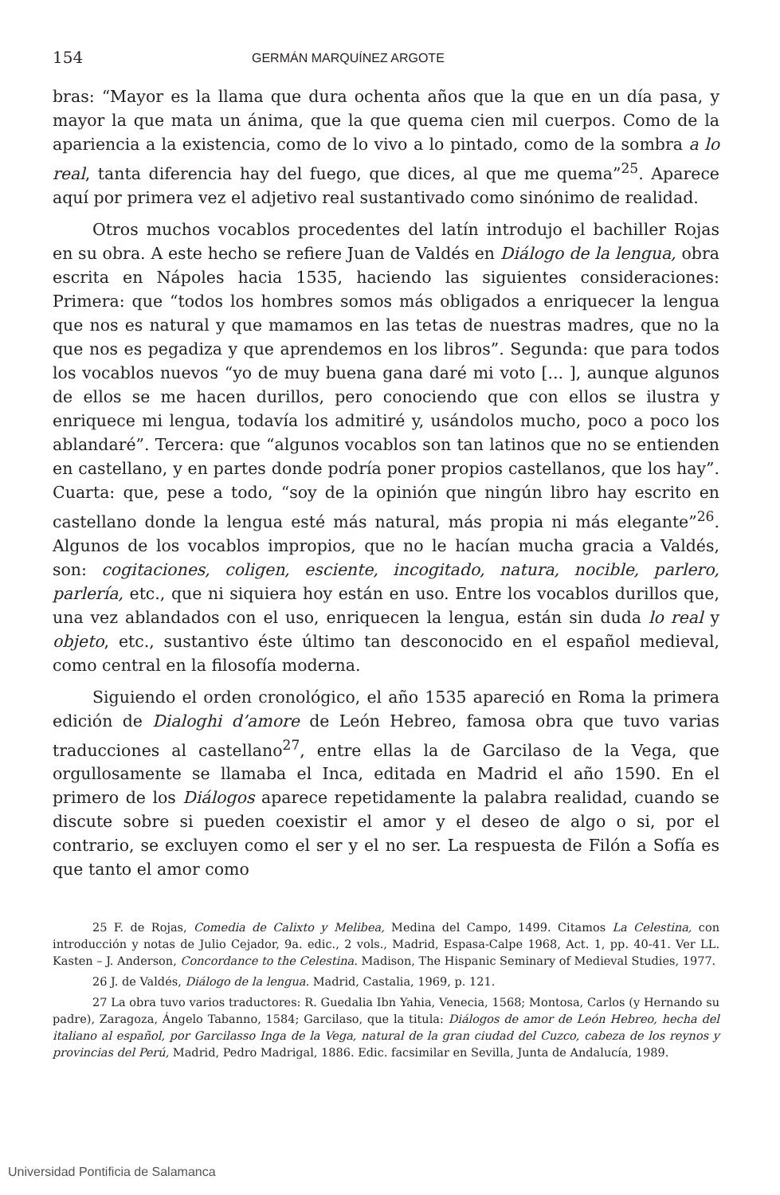154 GERMÁN MARQUÍNEZ ARGOTE
bras: “Mayor es la llama que dura ochenta años que la que en un día pasa, y mayor la que mata un ánima, que la que quema cien mil cuerpos. Como de la apariencia a la existencia, como de lo vivo a lo pintado, como de la sombra a lo real, tanta diferencia hay del fuego, que dices, al que me quema”<sup>25</sup>. Aparece aquí por primera vez el adjetivo real sustantivado como sinónimo de realidad.
Otros muchos vocablos procedentes del latín introdujo el bachiller Rojas en su obra. A este hecho se refiere Juan de Valdés en Diálogo de la lengua, obra escrita en Nápoles hacia 1535, haciendo las siguientes consideraciones: Primera: que “todos los hombres somos más obligados a enriquecer la lengua que nos es natural y que mamamos en las tetas de nuestras madres, que no la que nos es pegadiza y que aprendemos en los libros”. Segunda: que para todos los vocablos nuevos “yo de muy buena gana daré mi voto [... ], aunque algunos de ellos se me hacen durillos, pero conociendo que con ellos se ilustra y enriquece mi lengua, todavía los admitiré y, usándolos mucho, poco a poco los ablandaré”. Tercera: que “algunos vocablos son tan latinos que no se entienden en castellano, y en partes donde podría poner propios castellanos, que los hay”. Cuarta: que, pese a todo, “soy de la opinión que ningún libro hay escrito en castellano donde la lengua esté más natural, más propia ni más elegante”<sup>26</sup>. Algunos de los vocablos impropios, que no le hacían mucha gracia a Valdés, son: cogitaciones, coligen, esciente, incogitado, natura, nocible, parlero, parlería, etc., que ni siquiera hoy están en uso. Entre los vocablos durillos que, una vez ablandados con el uso, enriquecen la lengua, están sin duda lo real y objeto, etc., sustantivo éste último tan desconocido en el español medieval, como central en la filosofía moderna.
Siguiendo el orden cronológico, el año 1535 apareció en Roma la primera edición de Dialoghi d’amore de León Hebreo, famosa obra que tuvo varias traducciones al castellano<sup>27</sup>, entre ellas la de Garcilaso de la Vega, que orgullosamente se llamaba el Inca, editada en Madrid el año 1590. En el primero de los Diálogos aparece repetidamente la palabra realidad, cuando se discute sobre si pueden coexistir el amor y el deseo de algo o si, por el contrario, se excluyen como el ser y el no ser. La respuesta de Filón a Sofía es que tanto el amor como
25 F. de Rojas, Comedia de Calixto y Melibea, Medina del Campo, 1499. Citamos La Celestina, con introducción y notas de Julio Cejador, 9a. edic., 2 vols., Madrid, Espasa-Calpe 1968, Act. 1, pp. 40-41. Ver LL. Kasten – J. Anderson, Concordance to the Celestina. Madison, The Hispanic Seminary of Medieval Studies, 1977.
26 J. de Valdés, Diálogo de la lengua. Madrid, Castalia, 1969, p. 121.
27 La obra tuvo varios traductores: R. Guedalia Ibn Yahia, Venecia, 1568; Montosa, Carlos (y Hernando su padre), Zaragoza, Ángelo Tabanno, 1584; Garcilaso, que la titula: Diálogos de amor de León Hebreo, hecha del italiano al español, por Garcilasso Inga de la Vega, natural de la gran ciudad del Cuzco, cabeza de los reynos y provincias del Perú, Madrid, Pedro Madrigal, 1886. Edic. facsimilar en Sevilla, Junta de Andalucía, 1989.
Universidad Pontificia de Salamanca